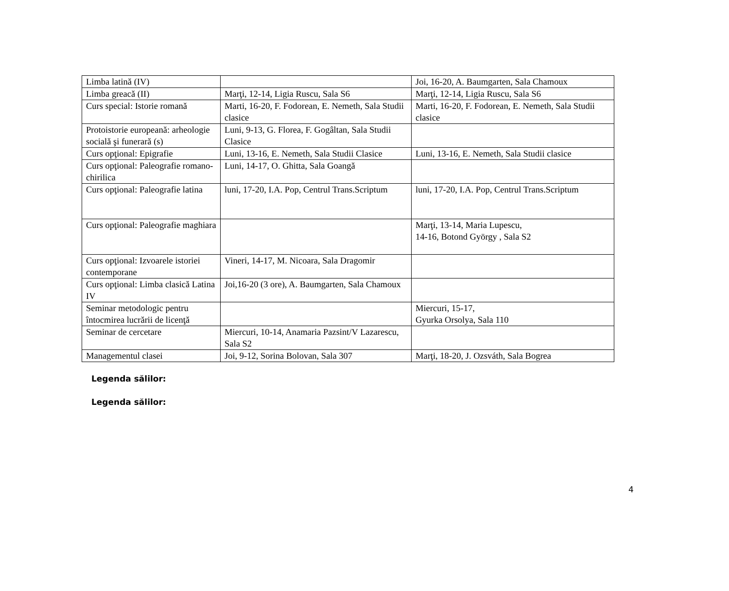| Limba latină (IV) | | Joi, 16-20, A. Baumgarten, Sala Chamoux |
| Limba greacă (II) | Marţi, 12-14, Ligia Ruscu, Sala S6 | Marţi, 12-14, Ligia Ruscu, Sala S6 |
| Curs special: Istorie romană | Marti, 16-20, F. Fodorean, E. Nemeth, Sala Studii clasice | Marti, 16-20, F. Fodorean, E. Nemeth, Sala Studii clasice |
| Protoistorie europeană: arheologie socială şi funerară (s) | Luni, 9-13, G. Florea, F. Gogâltan, Sala Studii Clasice | |
| Curs opţional: Epigrafie | Luni, 13-16, E. Nemeth, Sala Studii Clasice | Luni, 13-16, E. Nemeth, Sala Studii clasice |
| Curs opţional: Paleografie romano-chirilica | Luni, 14-17, O. Ghitta, Sala Goangă | |
| Curs opţional: Paleografie latina | luni, 17-20, I.A. Pop, Centrul Trans.Scriptum | luni, 17-20, I.A. Pop, Centrul Trans.Scriptum |
| Curs opţional: Paleografie maghiara | | Marţi, 13-14, Maria Lupescu, 14-16, Botond György , Sala S2 |
| Curs opţional: Izvoarele istoriei contemporane | Vineri, 14-17, M. Nicoara, Sala Dragomir | |
| Curs opţional: Limba clasică Latina IV | Joi,16-20 (3 ore), A. Baumgarten, Sala Chamoux | |
| Seminar metodologic pentru întocmirea lucrării de licenţă | | Miercuri, 15-17, Gyurka Orsolya, Sala 110 |
| Seminar de cercetare | Miercuri, 10-14, Anamaria Pazsint/V Lazarescu, Sala S2 | |
| Managementul clasei | Joi, 9-12, Sorina Bolovan, Sala 307 | Marţi, 18-20, J. Ozsváth, Sala Bogrea |
Legenda sălilor:
Legenda sălilor:
4